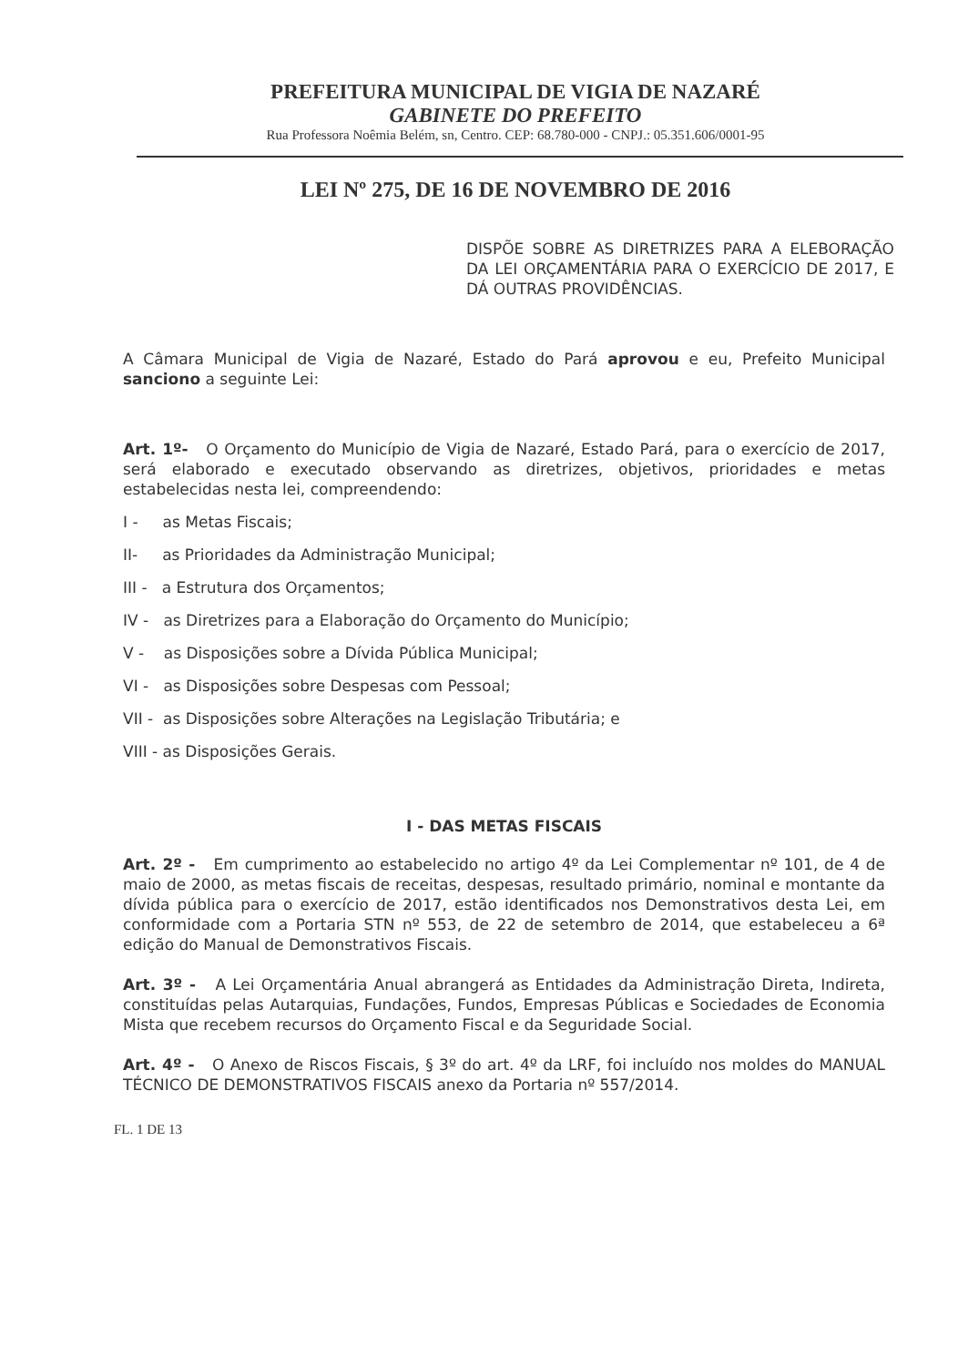PREFEITURA MUNICIPAL DE VIGIA DE NAZARÉ
GABINETE DO PREFEITO
Rua Professora Noêmia Belém, sn, Centro. CEP: 68.780-000 - CNPJ.: 05.351.606/0001-95
LEI Nº 275, DE 16 DE NOVEMBRO DE 2016
DISPÕE SOBRE AS DIRETRIZES PARA A ELEBORAÇÃO DA LEI ORÇAMENTÁRIA PARA O EXERCÍCIO DE 2017, E DÁ OUTRAS PROVIDÊNCIAS.
A Câmara Municipal de Vigia de Nazaré, Estado do Pará aprovou e eu, Prefeito Municipal sanciono a seguinte Lei:
Art. 1º- O Orçamento do Município de Vigia de Nazaré, Estado Pará, para o exercício de 2017, será elaborado e executado observando as diretrizes, objetivos, prioridades e metas estabelecidas nesta lei, compreendendo:
I - as Metas Fiscais;
II- as Prioridades da Administração Municipal;
III - a Estrutura dos Orçamentos;
IV - as Diretrizes para a Elaboração do Orçamento do Município;
V - as Disposições sobre a Dívida Pública Municipal;
VI - as Disposições sobre Despesas com Pessoal;
VII - as Disposições sobre Alterações na Legislação Tributária; e
VIII - as Disposições Gerais.
I - DAS METAS FISCAIS
Art. 2º - Em cumprimento ao estabelecido no artigo 4º da Lei Complementar nº 101, de 4 de maio de 2000, as metas fiscais de receitas, despesas, resultado primário, nominal e montante da dívida pública para o exercício de 2017, estão identificados nos Demonstrativos desta Lei, em conformidade com a Portaria STN nº 553, de 22 de setembro de 2014, que estabeleceu a 6ª edição do Manual de Demonstrativos Fiscais.
Art. 3º - A Lei Orçamentária Anual abrangerá as Entidades da Administração Direta, Indireta, constituídas pelas Autarquias, Fundações, Fundos, Empresas Públicas e Sociedades de Economia Mista que recebem recursos do Orçamento Fiscal e da Seguridade Social.
Art. 4º - O Anexo de Riscos Fiscais, § 3º do art. 4º da LRF, foi incluído nos moldes do MANUAL TÉCNICO DE DEMONSTRATIVOS FISCAIS anexo da Portaria nº 557/2014.
FL. 1 DE 13